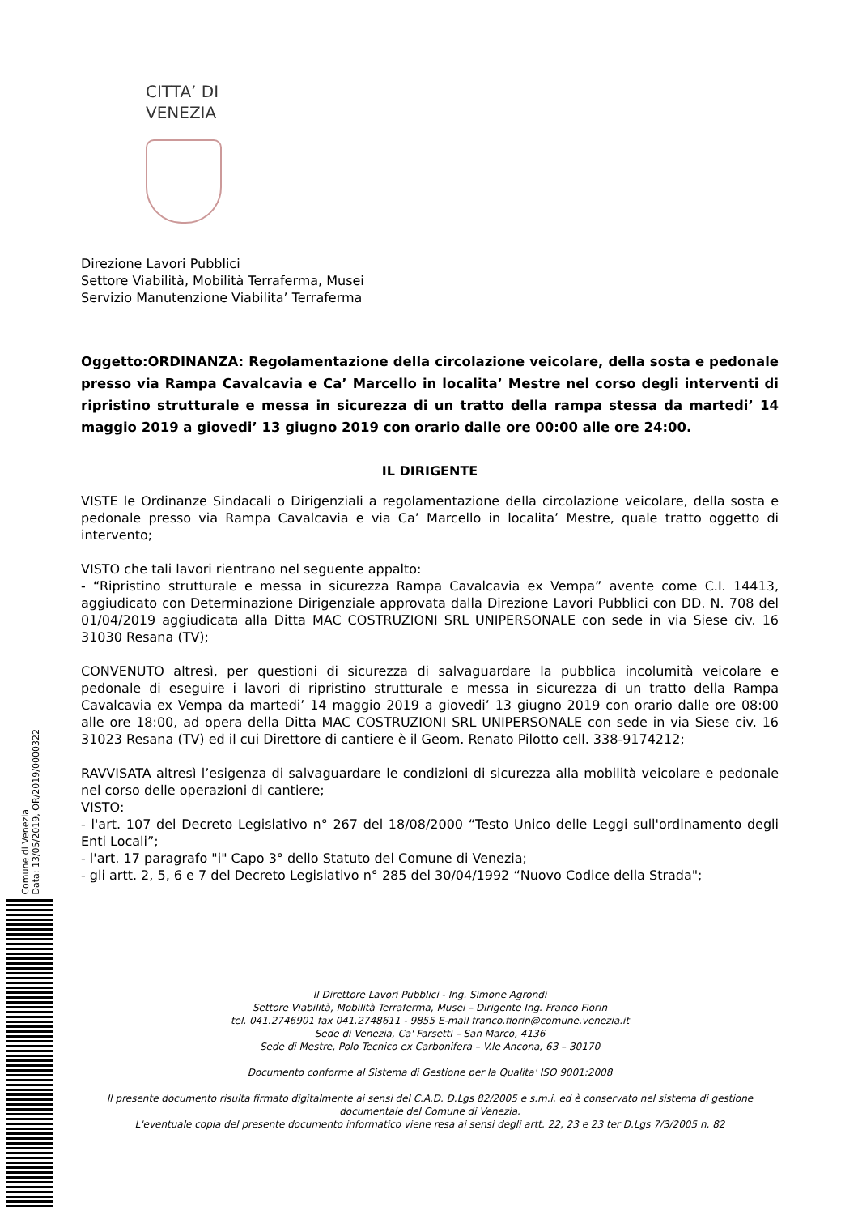CITTA’ DI
VENEZIA
Direzione Lavori Pubblici
Settore Viabilità, Mobilità Terraferma, Musei
Servizio Manutenzione Viabilita’ Terraferma
Oggetto:ORDINANZA: Regolamentazione della circolazione veicolare, della sosta e pedonale presso via Rampa Cavalcavia e Ca’ Marcello in localita’ Mestre nel corso degli interventi di ripristino strutturale e messa in sicurezza di un tratto della rampa stessa da martedi’ 14 maggio 2019 a giovedi’ 13 giugno 2019 con orario dalle ore 00:00 alle ore 24:00.
IL DIRIGENTE
VISTE le Ordinanze Sindacali o Dirigenziali a regolamentazione della circolazione veicolare, della sosta e pedonale presso via Rampa Cavalcavia e via Ca’ Marcello in localita’ Mestre, quale tratto oggetto di intervento;
VISTO che tali lavori rientrano nel seguente appalto:
- “Ripristino strutturale e messa in sicurezza Rampa Cavalcavia ex Vempa” avente come C.I. 14413, aggiudicato con Determinazione Dirigenziale approvata dalla Direzione Lavori Pubblici con DD. N. 708 del 01/04/2019 aggiudicata alla Ditta MAC COSTRUZIONI SRL UNIPERSONALE con sede in via Siese civ. 16 31030 Resana (TV);
CONVENUTO altresì, per questioni di sicurezza di salvaguardare la pubblica incolumità veicolare e pedonale di eseguire i lavori di ripristino strutturale e messa in sicurezza di un tratto della Rampa Cavalcavia ex Vempa da martedi’ 14 maggio 2019 a giovedi’ 13 giugno 2019 con orario dalle ore 08:00 alle ore 18:00, ad opera della Ditta MAC COSTRUZIONI SRL UNIPERSONALE con sede in via Siese civ. 16 31023 Resana (TV) ed il cui Direttore di cantiere è il Geom. Renato Pilotto cell. 338-9174212;
RAVVISATA altresì l’esigenza di salvaguardare le condizioni di sicurezza alla mobilità veicolare e pedonale nel corso delle operazioni di cantiere;
VISTO:
- l'art. 107 del Decreto Legislativo n° 267 del 18/08/2000 “Testo Unico delle Leggi sull'ordinamento degli Enti Locali”;
- l'art. 17 paragrafo "i" Capo 3° dello Statuto del Comune di Venezia;
- gli artt. 2, 5, 6 e 7 del Decreto Legislativo n° 285 del 30/04/1992 “Nuovo Codice della Strada";
Il Direttore Lavori Pubblici - Ing. Simone Agrondi
Settore Viabilità, Mobilità Terraferma, Musei – Dirigente Ing. Franco Fiorin
tel. 041.2746901 fax 041.2748611 - 9855 E-mail franco.fiorin@comune.venezia.it
Sede di Venezia, Ca' Farsetti – San Marco, 4136
Sede di Mestre, Polo Tecnico ex Carbonifera – V.le Ancona, 63 – 30170
Documento conforme al Sistema di Gestione per la Qualita' ISO 9001:2008
Il presente documento risulta firmato digitalmente ai sensi del C.A.D. D.Lgs 82/2005 e s.m.i. ed è conservato nel sistema di gestione documentale del Comune di Venezia.
L'eventuale copia del presente documento informatico viene resa ai sensi degli artt. 22, 23 e 23 ter D.Lgs 7/3/2005 n. 82
Comune di Venezia
Data: 13/05/2019, OR/2019/0000322